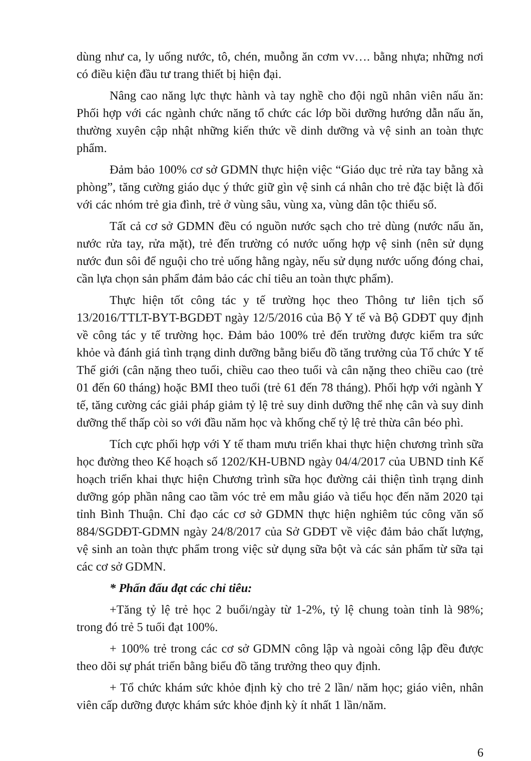dùng như ca, ly uống nước, tô, chén, muỗng ăn cơm vv…. bằng nhựa; những nơi có điều kiện đầu tư trang thiết bị hiện đại.
Nâng cao năng lực thực hành và tay nghề cho đội ngũ nhân viên nấu ăn: Phối hợp với các ngành chức năng tổ chức các lớp bồi dưỡng hướng dẫn nấu ăn, thường xuyên cập nhật những kiến thức về dinh dưỡng và vệ sinh an toàn thực phẩm.
Đảm bảo 100% cơ sở GDMN thực hiện việc “Giáo dục trẻ rửa tay bằng xà phòng”, tăng cường giáo dục ý thức giữ gìn vệ sinh cá nhân cho trẻ đặc biệt là đối với các nhóm trẻ gia đình, trẻ ở vùng sâu, vùng xa, vùng dân tộc thiểu số.
Tất cả cơ sở GDMN đều có nguồn nước sạch cho trẻ dùng (nước nấu ăn, nước rửa tay, rửa mặt), trẻ đến trường có nước uống hợp vệ sinh (nên sử dụng nước đun sôi để nguội cho trẻ uống hằng ngày, nếu sử dụng nước uống đóng chai, cần lựa chọn sản phẩm đảm bảo các chỉ tiêu an toàn thực phẩm).
Thực hiện tốt công tác y tế trường học theo Thông tư liên tịch số 13/2016/TTLT-BYT-BGDĐT ngày 12/5/2016 của Bộ Y tế và Bộ GDĐT quy định về công tác y tế trường học. Đảm bảo 100% trẻ đến trường được kiểm tra sức khỏe và đánh giá tình trạng dinh dưỡng bằng biểu đồ tăng trưởng của Tổ chức Y tế Thế giới (cân nặng theo tuổi, chiều cao theo tuổi và cân nặng theo chiều cao (trẻ 01 đến 60 tháng) hoặc BMI theo tuổi (trẻ 61 đến 78 tháng). Phối hợp với ngành Y tế, tăng cường các giải pháp giảm tỷ lệ trẻ suy dinh dưỡng thể nhẹ cân và suy dinh dưỡng thể thấp còi so với đầu năm học và khống chế tỷ lệ trẻ thừa cân béo phì.
Tích cực phối hợp với Y tế tham mưu triển khai thực hiện chương trình sữa học đường theo Kế hoạch số 1202/KH-UBND ngày 04/4/2017 của UBND tỉnh Kế hoạch triển khai thực hiện Chương trình sữa học đường cải thiện tình trạng dinh dưỡng góp phần nâng cao tầm vóc trẻ em mẫu giáo và tiểu học đến năm 2020 tại tỉnh Bình Thuận. Chỉ đạo các cơ sở GDMN thực hiện nghiêm túc công văn số 884/SGDĐT-GDMN ngày 24/8/2017 của Sở GDĐT về việc đảm bảo chất lượng, vệ sinh an toàn thực phẩm trong việc sử dụng sữa bột và các sản phẩm từ sữa tại các cơ sở GDMN.
* Phấn đấu đạt các chỉ tiêu:
+Tăng tỷ lệ trẻ học 2 buổi/ngày từ 1-2%, tỷ lệ chung toàn tỉnh là 98%; trong đó trẻ 5 tuổi đạt 100%.
+ 100% trẻ trong các cơ sở GDMN công lập và ngoài công lập đều được theo dõi sự phát triển bằng biểu đồ tăng trưởng theo quy định.
+ Tổ chức khám sức khỏe định kỳ cho trẻ 2 lần/ năm học; giáo viên, nhân viên cấp dưỡng được khám sức khỏe định kỳ ít nhất 1 lần/năm.
6